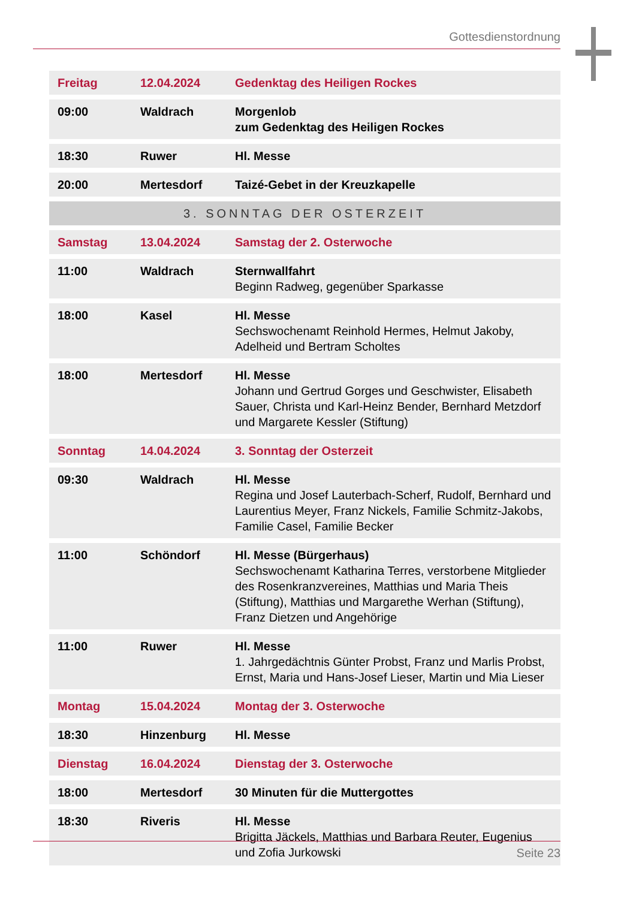Gottesdienstordnung
| Freitag | 12.04.2024 | Gedenktag des Heiligen Rockes |
| 09:00 | Waldrach | Morgenlob zum Gedenktag des Heiligen Rockes |
| 18:30 | Ruwer | Hl. Messe |
| 20:00 | Mertesdorf | Taizé-Gebet in der Kreuzkapelle |
| 3. SONNTAG DER OSTERZEIT | | |
| Samstag | 13.04.2024 | Samstag der 2. Osterwoche |
| 11:00 | Waldrach | Sternwallfahrt Beginn Radweg, gegenüber Sparkasse |
| 18:00 | Kasel | Hl. Messe Sechswochenamt Reinhold Hermes, Helmut Jakoby, Adelheid und Bertram Scholtes |
| 18:00 | Mertesdorf | Hl. Messe Johann und Gertrud Gorges und Geschwister, Elisabeth Sauer, Christa und Karl-Heinz Bender, Bernhard Metzdorf und Margarete Kessler (Stiftung) |
| Sonntag | 14.04.2024 | 3. Sonntag der Osterzeit |
| 09:30 | Waldrach | Hl. Messe Regina und Josef Lauterbach-Scherf, Rudolf, Bernhard und Laurentius Meyer, Franz Nickels, Familie Schmitz-Jakobs, Familie Casel, Familie Becker |
| 11:00 | Schöndorf | Hl. Messe (Bürgerhaus) Sechswochenamt Katharina Terres, verstorbene Mitglieder des Rosenkranzvereines, Matthias und Maria Theis (Stiftung), Matthias und Margarethe Werhan (Stiftung), Franz Dietzen und Angehörige |
| 11:00 | Ruwer | Hl. Messe 1. Jahrgedächtnis Günter Probst, Franz und Marlis Probst, Ernst, Maria und Hans-Josef Lieser, Martin und Mia Lieser |
| Montag | 15.04.2024 | Montag der 3. Osterwoche |
| 18:30 | Hinzenburg | Hl. Messe |
| Dienstag | 16.04.2024 | Dienstag der 3. Osterwoche |
| 18:00 | Mertesdorf | 30 Minuten für die Muttergottes |
| 18:30 | Riveris | Hl. Messe Brigitta Jäckels, Matthias und Barbara Reuter, Eugenius und Zofia Jurkowski |
Seite 23